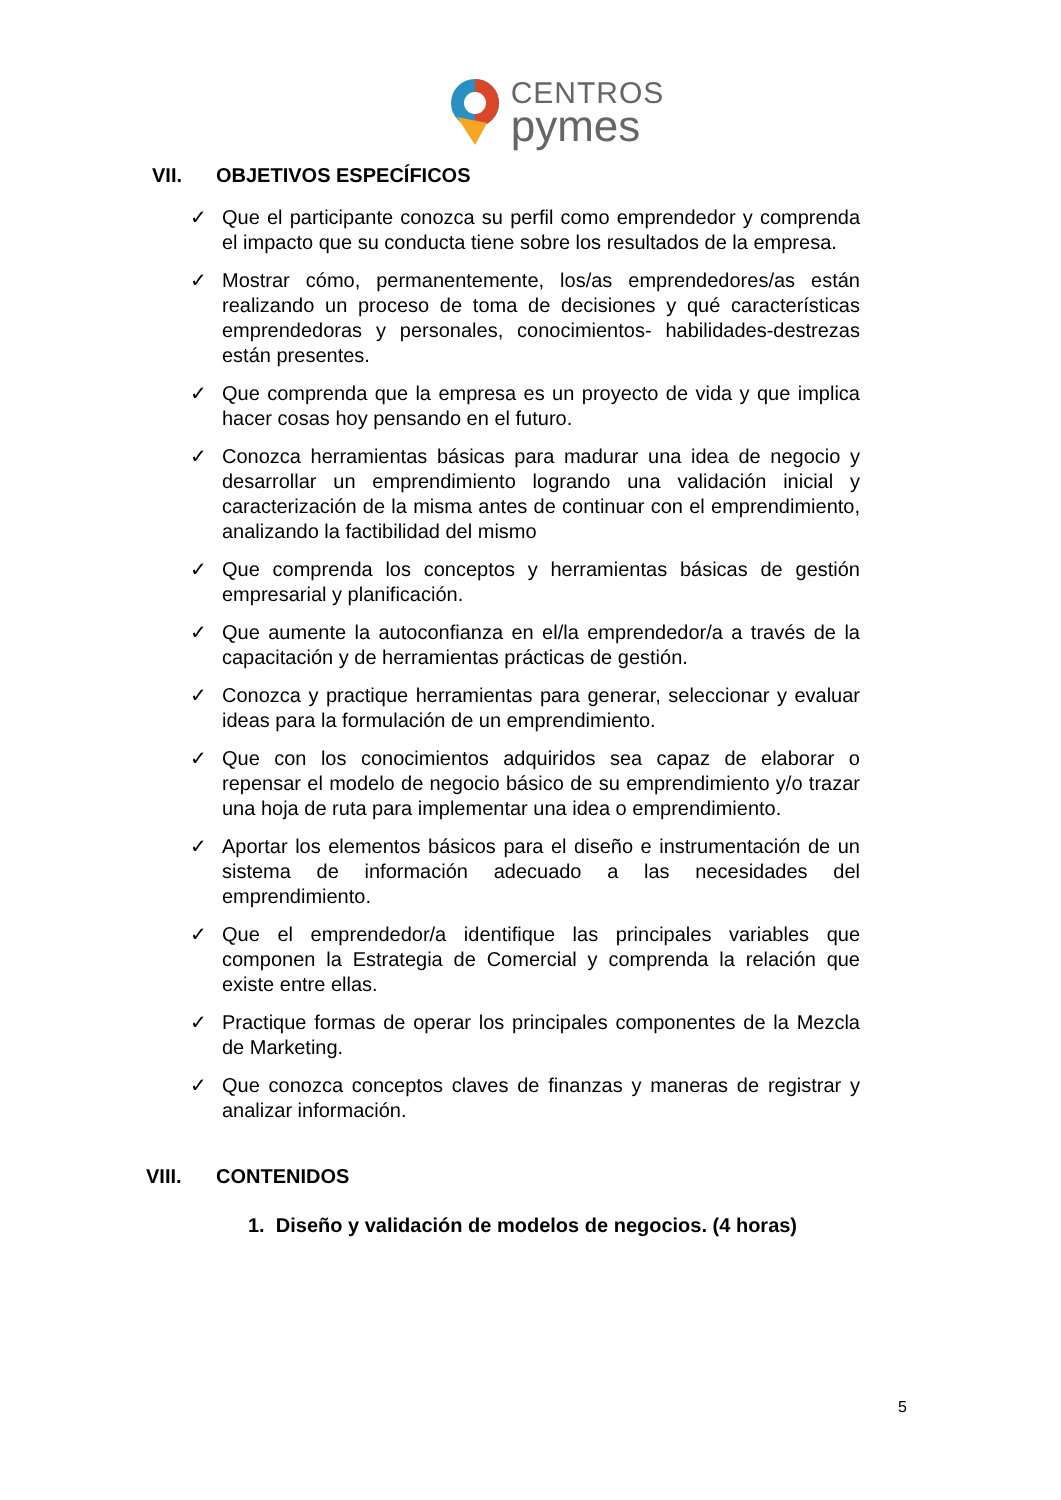CENTROS
pymes
VII. OBJETIVOS ESPECÍFICOS
✓ Que el participante conozca su perfil como emprendedor y comprenda el impacto que su conducta tiene sobre los resultados de la empresa.
✓ Mostrar cómo, permanentemente, los/as emprendedores/as están realizando un proceso de toma de decisiones y qué características emprendedoras y personales, conocimientos- habilidades-destrezas están presentes.
✓ Que comprenda que la empresa es un proyecto de vida y que implica hacer cosas hoy pensando en el futuro.
✓ Conozca herramientas básicas para madurar una idea de negocio y desarrollar un emprendimiento logrando una validación inicial y caracterización de la misma antes de continuar con el emprendimiento, analizando la factibilidad del mismo
✓ Que comprenda los conceptos y herramientas básicas de gestión empresarial y planificación.
✓ Que aumente la autoconfianza en el/la emprendedor/a a través de la capacitación y de herramientas prácticas de gestión.
✓ Conozca y practique herramientas para generar, seleccionar y evaluar ideas para la formulación de un emprendimiento.
✓ Que con los conocimientos adquiridos sea capaz de elaborar o repensar el modelo de negocio básico de su emprendimiento y/o trazar una hoja de ruta para implementar una idea o emprendimiento.
✓ Aportar los elementos básicos para el diseño e instrumentación de un sistema de información adecuado a las necesidades del emprendimiento.
✓ Que el emprendedor/a identifique las principales variables que componen la Estrategia de Comercial y comprenda la relación que existe entre ellas.
✓ Practique formas de operar los principales componentes de la Mezcla de Marketing.
✓ Que conozca conceptos claves de finanzas y maneras de registrar y analizar información.
VIII. CONTENIDOS
1. Diseño y validación de modelos de negocios. (4 horas)
5